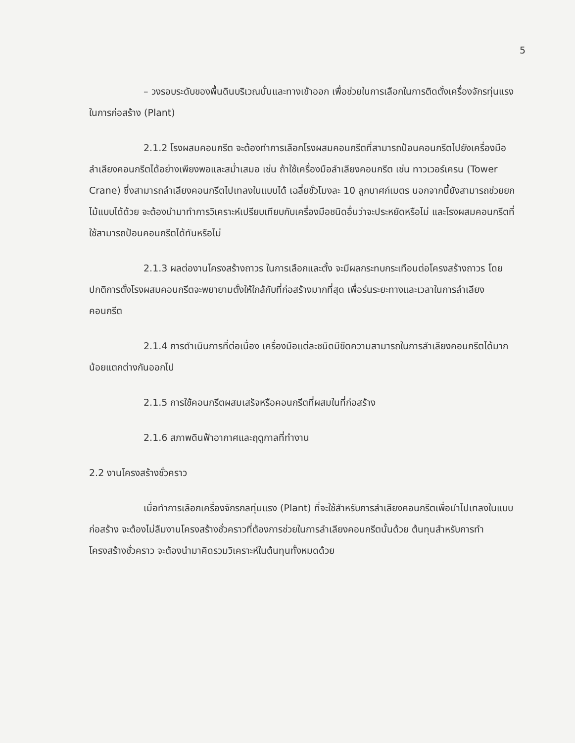5
– วงรอบระดับของพื้นดินบริเวณนั้นและทางเข้าออก เพื่อช่วยในการเลือกในการติดตั้งเครื่องจักรทุ่นแรง ในการก่อสร้าง (Plant)
2.1.2 โรงผสมคอนกรีต จะต้องทำการเลือกโรงผสมคอนกรีตที่สามารถป้อนคอนกรีตไปยังเครื่องมือลำเลียงคอนกรีตได้อย่างเพียงพอและสม่ำเสมอ เช่น ถ้าใช้เครื่องมือลำเลียงคอนกรีต เช่น ทาวเวอร์เครน (Tower Crane) ซึ่งสามารถลำเลียงคอนกรีตไปเทลงในแบบได้ เฉลี่ยชั่วโมงละ 10 ลูกบาศก์เมตร นอกจากนี้ยังสามารถช่วยยกไม้แบบได้ด้วย จะต้องนำมาทำการวิเคราะห์เปรียบเทียบกับเครื่องมือชนิดอื่นว่าจะประหยัดหรือไม่ และโรงผสมคอนกรีตที่ใช้สามารถป้อนคอนกรีตได้ทันหรือไม่
2.1.3 ผลต่องานโครงสร้างถาวร ในการเลือกและตั้ง จะมีผลกระทบกระเทือนต่อโครงสร้างถาวร โดยปกติการตั้งโรงผสมคอนกรีตจะพยายามตั้งให้ใกล้กับที่ก่อสร้างมากที่สุด เพื่อร่นระยะทางและเวลาในการลำเลียงคอนกรีต
2.1.4 การดำเนินการที่ต่อเนื่อง เครื่องมือแต่ละชนิดมีขีดความสามารถในการลำเลียงคอนกรีตได้มากน้อยแตกต่างกันออกไป
2.1.5 การใช้คอนกรีตผสมเสร็จหรือคอนกรีตที่ผสมในที่ก่อสร้าง
2.1.6 สภาพดินฟ้าอากาศและฤดูกาลที่ทำงาน
2.2 งานโครงสร้างชั่วคราว
เมื่อทำการเลือกเครื่องจักรกลทุ่นแรง (Plant) ที่จะใช้สำหรับการลำเลียงคอนกรีตเพื่อนำไปเทลงในแบบก่อสร้าง จะต้องไม่ลืมงานโครงสร้างชั่วคราวที่ต้องการช่วยในการลำเลียงคอนกรีตนั้นด้วย ต้นทุนสำหรับการทำโครงสร้างชั่วคราว จะต้องนำมาคิดรวมวิเคราะห์ในต้นทุนทั้งหมดด้วย